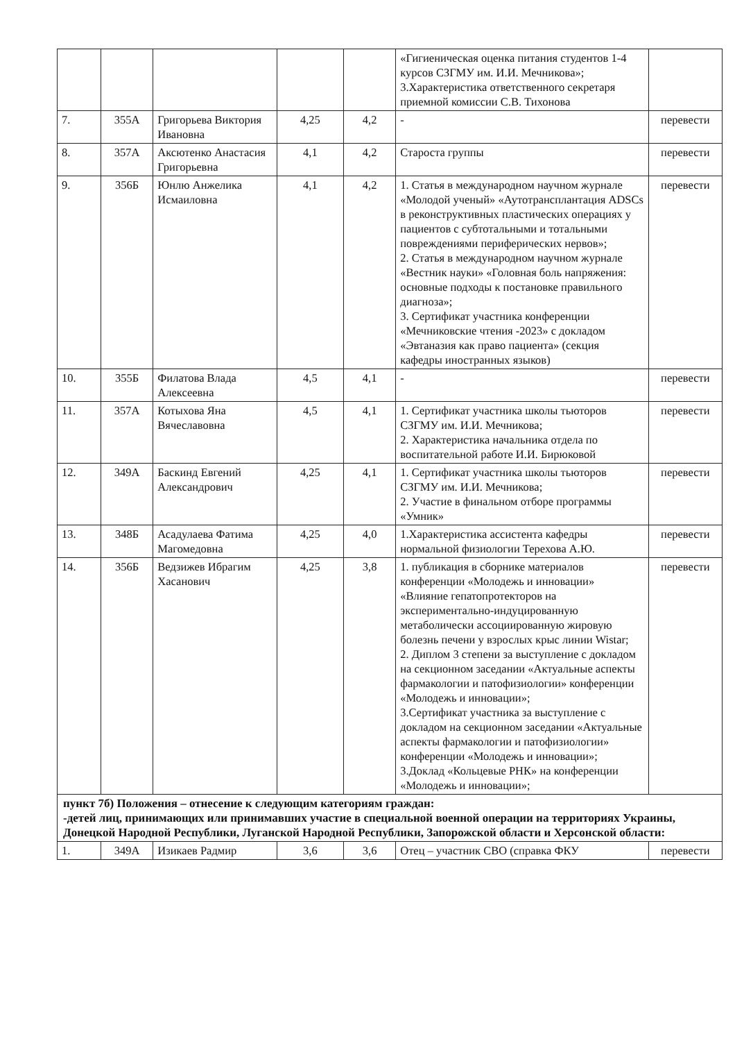| | | | | | «Гигиеническая оценка питания студентов 1-4 курсов СЗГМУ им. И.И. Мечникова»; 3.Характеристика ответственного секретаря приемной комиссии С.В. Тихонова | |
| 7. | 355А | Григорьева Виктория Ивановна | 4,25 | 4,2 | - | перевести |
| 8. | 357А | Аксютенко Анастасия Григорьевна | 4,1 | 4,2 | Староста группы | перевести |
| 9. | 356Б | Юнлю Анжелика Исмаиловна | 4,1 | 4,2 | 1. Статья в международном научном журнале «Молодой ученый» «Аутотрансплантация ADSCs в реконструктивных пластических операциях у пациентов с субтотальными и тотальными повреждениями периферических нервов»; 2. Статья в международном научном журнале «Вестник науки» «Головная боль напряжения: основные подходы к постановке правильного диагноза»; 3. Сертификат участника конференции «Мечниковские чтения -2023» с докладом «Эвтаназия как право пациента» (секция кафедры иностранных языков) | перевести |
| 10. | 355Б | Филатова Влада Алексеевна | 4,5 | 4,1 | - | перевести |
| 11. | 357А | Котыхова Яна Вячеславовна | 4,5 | 4,1 | 1. Сертификат участника школы тьюторов СЗГМУ им. И.И. Мечникова; 2. Характеристика начальника отдела по воспитательной работе И.И. Бирюковой | перевести |
| 12. | 349А | Баскинд Евгений Александрович | 4,25 | 4,1 | 1. Сертификат участника школы тьюторов СЗГМУ им. И.И. Мечникова; 2. Участие в финальном отборе программы «Умник» | перевести |
| 13. | 348Б | Асадулаева Фатима Магомедовна | 4,25 | 4,0 | 1.Характеристика ассистента кафедры нормальной физиологии Терехова А.Ю. | перевести |
| 14. | 356Б | Ведзижев Ибрагим Хасанович | 4,25 | 3,8 | 1. публикация в сборнике материалов конференции «Молодежь и инновации» «Влияние гепатопротекторов на экспериментально-индуцированную метаболически ассоциированную жировую болезнь печени у взрослых крыс линии Wistar; 2. Диплом 3 степени за выступление с докладом на секционном заседании «Актуальные аспекты фармакологии и патофизиологии» конференции «Молодежь и инновации»; 3.Сертификат участника за выступление с докладом на секционном заседании «Актуальные аспекты фармакологии и патофизиологии» конференции «Молодежь и инновации»; 3.Доклад «Кольцевые РНК» на конференции «Молодежь и инновации»; | перевести |
| пункт 7б) Положения – отнесение к следующим категориям граждан: -детей лиц, принимающих или принимавших участие в специальной военной операции на территориях Украины, Донецкой Народной Республики, Луганской Народной Республики, Запорожской области и Херсонской области: | | | | | | |
| 1. | 349А | Изикаев Радмир | 3,6 | 3,6 | Отец – участник СВО (справка ФКУ | перевести |